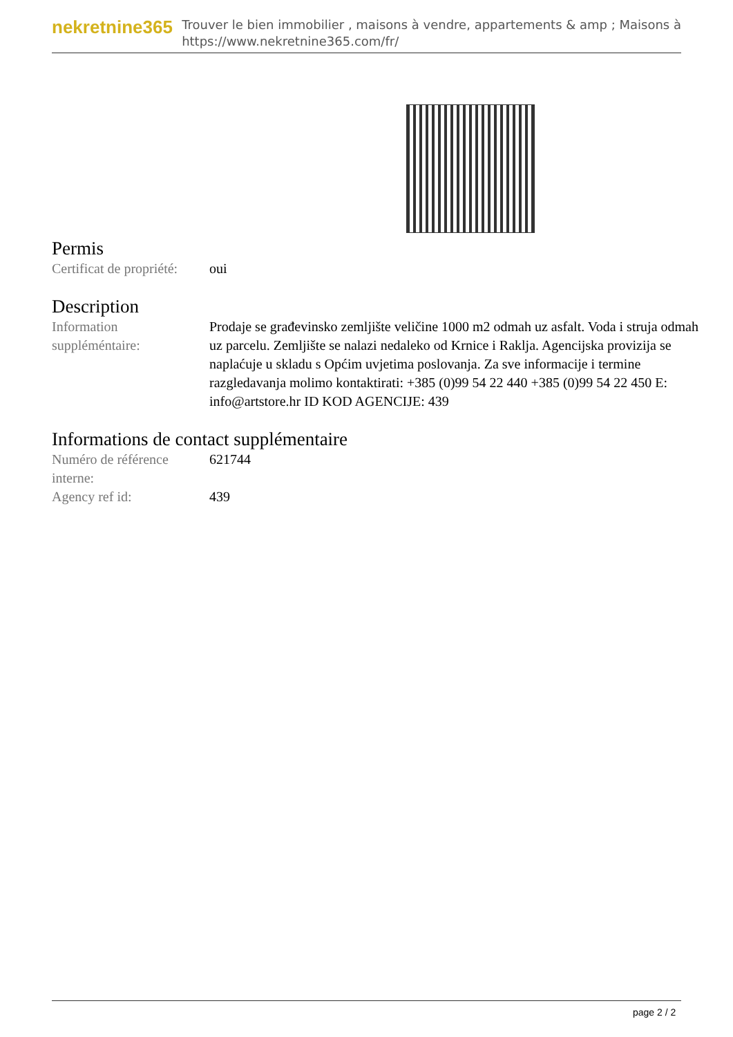nekretnine365
Trouver le bien immobilier , maisons à vendre, appartements & amp ; Maisons à
https://www.nekretnine365.com/fr/
Permis
| Certificat de propriété: | oui |
Description
| Information suppléméntaire: | Prodaje se građevinsko zemljište veličine 1000 m2 odmah uz asfalt. Voda i struja odmah uz parcelu. Zemljište se nalazi nedaleko od Krnice i Raklja. Agencijska provizija se naplaćuje u skladu s Općim uvjetima poslovanja. Za sve informacije i termine razgledavanja molimo kontaktirati: +385 (0)99 54 22 440 +385 (0)99 54 22 450 E: info@artstore.hr ID KOD AGENCIJE: 439 |
Informations de contact supplémentaire
| Numéro de référence interne: | 621744 |
| Agency ref id: | 439 |
page 2 / 2